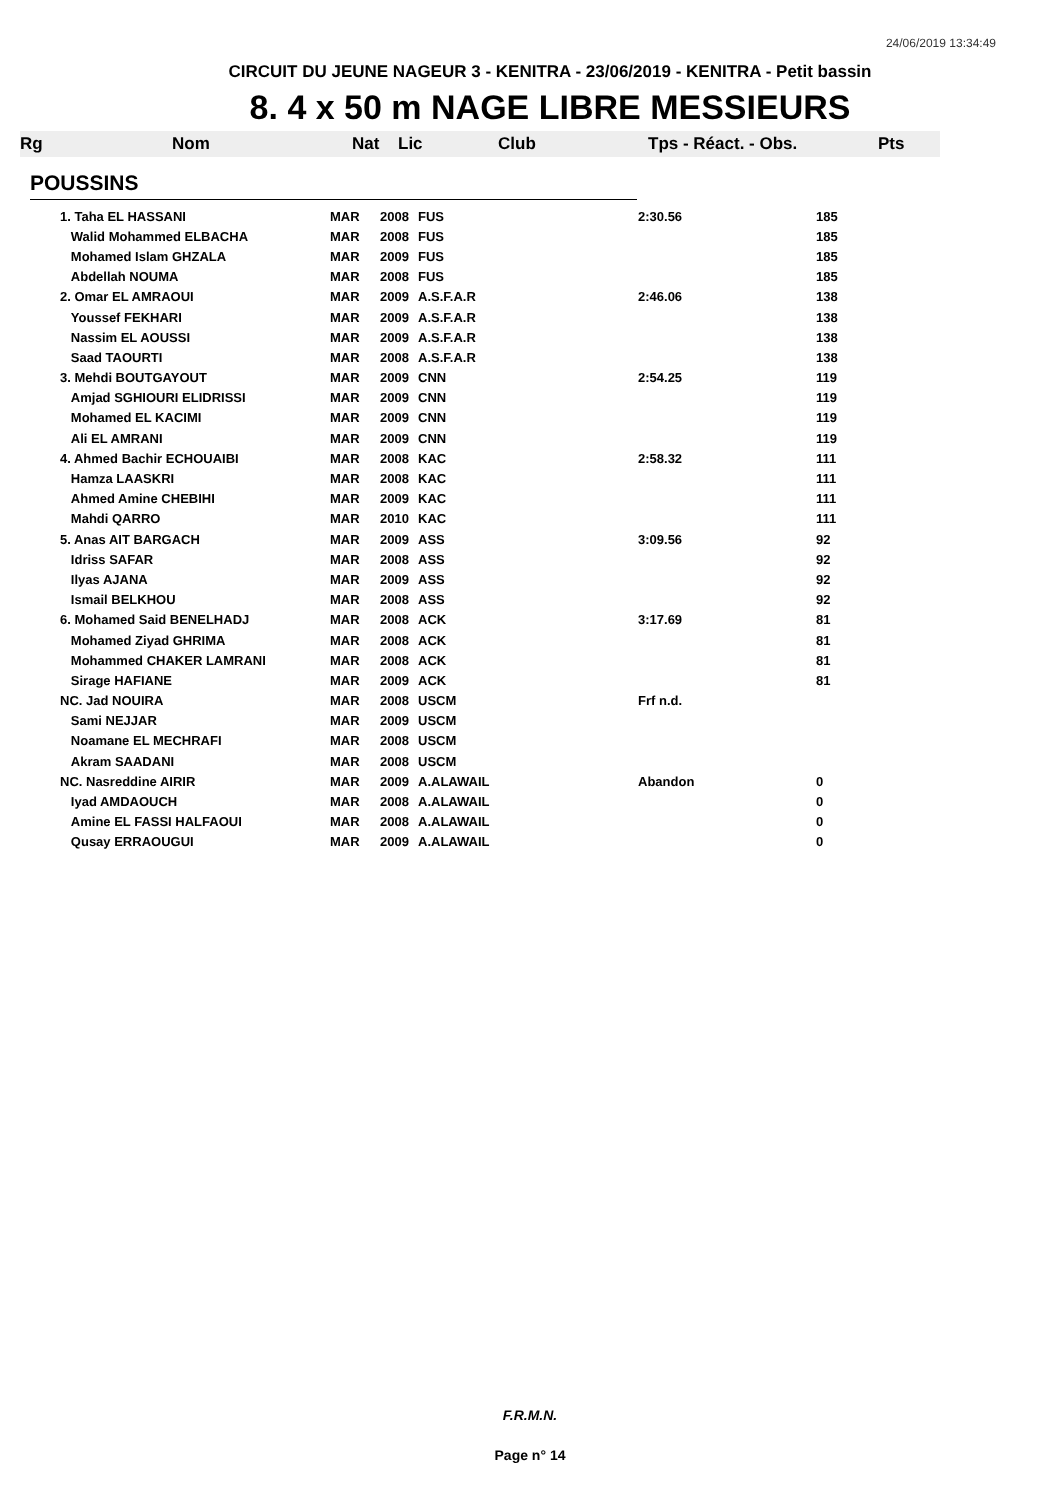24/06/2019 13:34:49
CIRCUIT DU JEUNE NAGEUR 3 - KENITRA - 23/06/2019 - KENITRA - Petit bassin
8. 4 x 50 m NAGE LIBRE MESSIEURS
Rg Nom Nat Lic Club Tps - Réact. - Obs. Pts
POUSSINS
| 1. Taha EL HASSANI | MAR | 2008 | FUS | 2:30.56 | 185 |
| Walid Mohammed ELBACHA | MAR | 2008 | FUS | | 185 |
| Mohamed Islam GHZALA | MAR | 2009 | FUS | | 185 |
| Abdellah NOUMA | MAR | 2008 | FUS | | 185 |
| 2. Omar EL AMRAOUI | MAR | 2009 | A.S.F.A.R | 2:46.06 | 138 |
| Youssef FEKHARI | MAR | 2009 | A.S.F.A.R | | 138 |
| Nassim EL AOUSSI | MAR | 2009 | A.S.F.A.R | | 138 |
| Saad TAOURTI | MAR | 2008 | A.S.F.A.R | | 138 |
| 3. Mehdi BOUTGAYOUT | MAR | 2009 | CNN | 2:54.25 | 119 |
| Amjad SGHIOURI ELIDRISSI | MAR | 2009 | CNN | | 119 |
| Mohamed EL KACIMI | MAR | 2009 | CNN | | 119 |
| Ali EL AMRANI | MAR | 2009 | CNN | | 119 |
| 4. Ahmed Bachir ECHOUAIBI | MAR | 2008 | KAC | 2:58.32 | 111 |
| Hamza LAASKRI | MAR | 2008 | KAC | | 111 |
| Ahmed Amine CHEBIHI | MAR | 2009 | KAC | | 111 |
| Mahdi QARRO | MAR | 2010 | KAC | | 111 |
| 5. Anas AIT BARGACH | MAR | 2009 | ASS | 3:09.56 | 92 |
| Idriss SAFAR | MAR | 2008 | ASS | | 92 |
| Ilyas AJANA | MAR | 2009 | ASS | | 92 |
| Ismail BELKHOU | MAR | 2008 | ASS | | 92 |
| 6. Mohamed Said BENELHADJ | MAR | 2008 | ACK | 3:17.69 | 81 |
| Mohamed Ziyad GHRIMA | MAR | 2008 | ACK | | 81 |
| Mohammed CHAKER LAMRANI | MAR | 2008 | ACK | | 81 |
| Sirage HAFIANE | MAR | 2009 | ACK | | 81 |
| NC. Jad NOUIRA | MAR | 2008 | USCM | Frf n.d. | |
| Sami NEJJAR | MAR | 2009 | USCM | | |
| Noamane EL MECHRAFI | MAR | 2008 | USCM | | |
| Akram SAADANI | MAR | 2008 | USCM | | |
| NC. Nasreddine AIRIR | MAR | 2009 | A.ALAWAIL | Abandon | 0 |
| Iyad AMDAOUCH | MAR | 2008 | A.ALAWAIL | | 0 |
| Amine EL FASSI HALFAOUI | MAR | 2008 | A.ALAWAIL | | 0 |
| Qusay ERRAOUGUI | MAR | 2009 | A.ALAWAIL | | 0 |
F.R.M.N.
Page n° 14